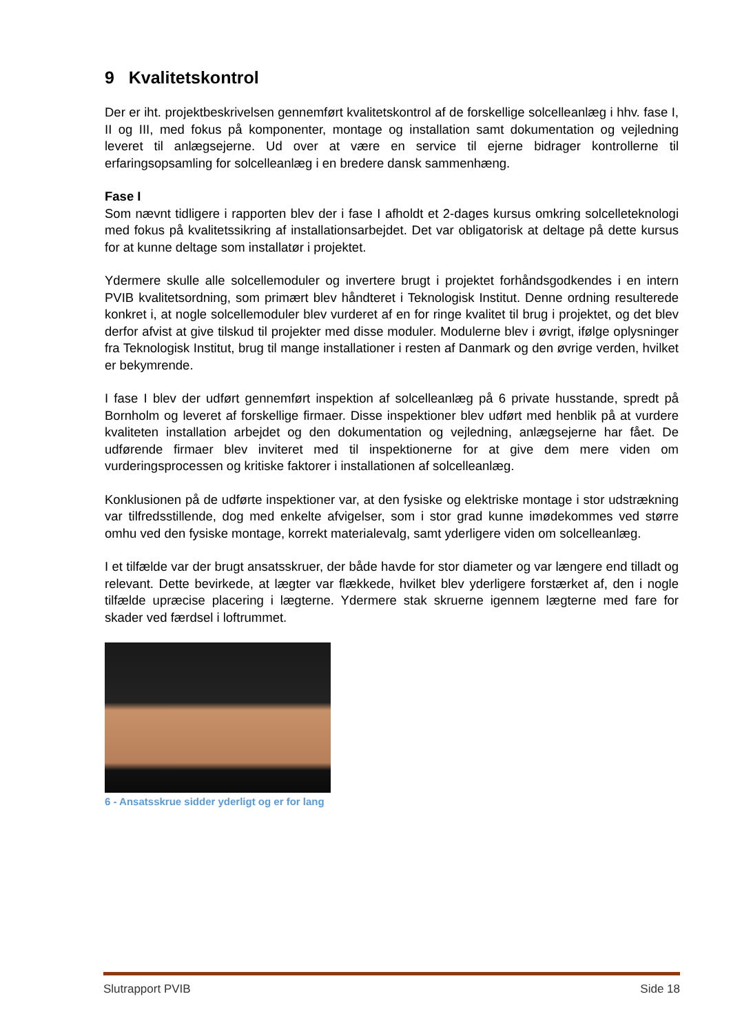9 Kvalitetskontrol
Der er iht. projektbeskrivelsen gennemført kvalitetskontrol af de forskellige solcelleanlæg i hhv. fase I, II og III, med fokus på komponenter, montage og installation samt dokumentation og vejledning leveret til anlægsejerne. Ud over at være en service til ejerne bidrager kontrollerne til erfaringsopsamling for solcelleanlæg i en bredere dansk sammenhæng.
Fase I
Som nævnt tidligere i rapporten blev der i fase I afholdt et 2-dages kursus omkring solcelleteknologi med fokus på kvalitetssikring af installationsarbejdet. Det var obligatorisk at deltage på dette kursus for at kunne deltage som installatør i projektet.
Ydermere skulle alle solcellemoduler og invertere brugt i projektet forhåndsgodkendes i en intern PVIB kvalitetsordning, som primært blev håndteret i Teknologisk Institut. Denne ordning resulterede konkret i, at nogle solcellemoduler blev vurderet af en for ringe kvalitet til brug i projektet, og det blev derfor afvist at give tilskud til projekter med disse moduler. Modulerne blev i øvrigt, ifølge oplysninger fra Teknologisk Institut, brug til mange installationer i resten af Danmark og den øvrige verden, hvilket er bekymrende.
I fase I blev der udført gennemført inspektion af solcelleanlæg på 6 private husstande, spredt på Bornholm og leveret af forskellige firmaer. Disse inspektioner blev udført med henblik på at vurdere kvaliteten installation arbejdet og den dokumentation og vejledning, anlægsejerne har fået. De udførende firmaer blev inviteret med til inspektionerne for at give dem mere viden om vurderingsprocessen og kritiske faktorer i installationen af solcelleanlæg.
Konklusionen på de udførte inspektioner var, at den fysiske og elektriske montage i stor udstrækning var tilfredsstillende, dog med enkelte afvigelser, som i stor grad kunne imødekommes ved større omhu ved den fysiske montage, korrekt materialevalg, samt yderligere viden om solcelleanlæg.
I et tilfælde var der brugt ansatsskruer, der både havde for stor diameter og var længere end tilladt og relevant. Dette bevirkede, at lægter var flækkede, hvilket blev yderligere forstærket af, den i nogle tilfælde upræcise placering i lægterne. Ydermere stak skruerne igennem lægterne med fare for skader ved færdsel i loftrummet.
6 - Ansatsskrue sidder yderligt og er for lang
Slutrapport PVIB Side 18